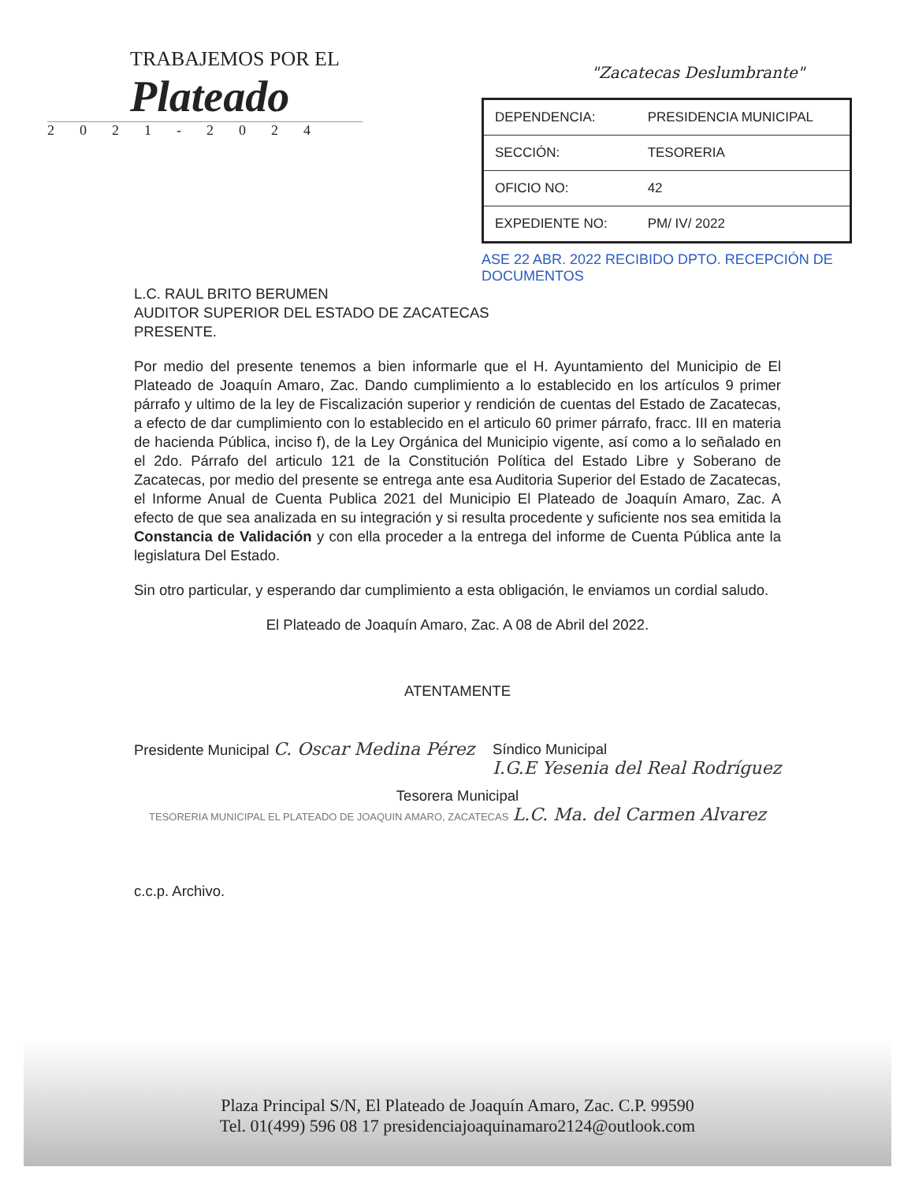TRABAJEMOS POR EL
Plateado
2021-2024
"Zacatecas Deslumbrante"
| DEPENDENCIA: | PRESIDENCIA MUNICIPAL |
| SECCIÓN: | TESORERIA |
| OFICIO NO: | 42 |
| EXPEDIENTE NO: | PM/ IV/ 2022 |
ASE 22 ABR. 2022 RECIBIDO DPTO. RECEPCIÓN DE DOCUMENTOS
L.C. RAUL BRITO BERUMEN
AUDITOR SUPERIOR DEL ESTADO DE ZACATECAS
PRESENTE.
Por medio del presente tenemos a bien informarle que el H. Ayuntamiento del Municipio de El Plateado de Joaquín Amaro, Zac. Dando cumplimiento a lo establecido en los artículos 9 primer párrafo y ultimo de la ley de Fiscalización superior y rendición de cuentas del Estado de Zacatecas, a efecto de dar cumplimiento con lo establecido en el articulo 60 primer párrafo, fracc. III en materia de hacienda Pública, inciso f), de la Ley Orgánica del Municipio vigente, así como a lo señalado en el 2do. Párrafo del articulo 121 de la Constitución Política del Estado Libre y Soberano de Zacatecas, por medio del presente se entrega ante esa Auditoria Superior del Estado de Zacatecas, el Informe Anual de Cuenta Publica 2021 del Municipio El Plateado de Joaquín Amaro, Zac. A efecto de que sea analizada en su integración y si resulta procedente y suficiente nos sea emitida la Constancia de Validación y con ella proceder a la entrega del informe de Cuenta Pública ante la legislatura Del Estado.
Sin otro particular, y esperando dar cumplimiento a esta obligación, le enviamos un cordial saludo.
El Plateado de Joaquín Amaro, Zac. A 08 de Abril del 2022.
ATENTAMENTE
Presidente Municipal C. Oscar Medina Pérez
Síndico Municipal
I.G.E Yesenia del Real Rodríguez
Tesorera Municipal
TESORERIA MUNICIPAL EL PLATEADO DE JOAQUIN AMARO, ZACATECAS L.C. Ma. del Carmen Alvarez
c.c.p. Archivo.
Plaza Principal S/N, El Plateado de Joaquín Amaro, Zac. C.P. 99590
Tel. 01(499) 596 08 17 presidenciajoaquinamaro2124@outlook.com